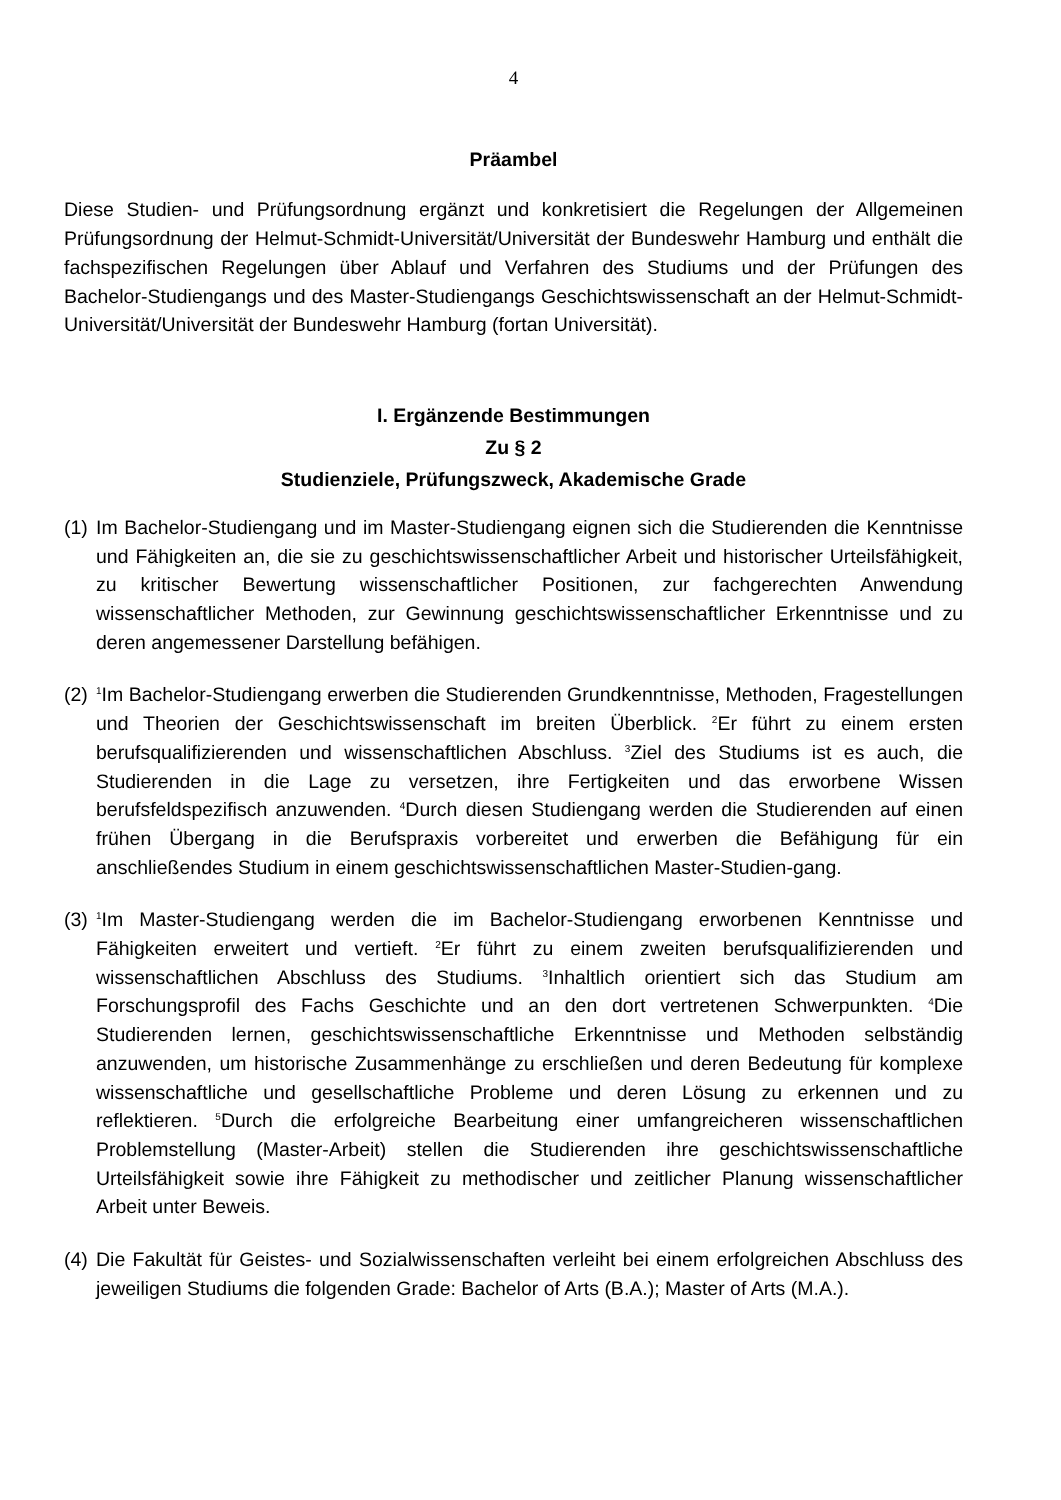4
Präambel
Diese Studien- und Prüfungsordnung ergänzt und konkretisiert die Regelungen der Allgemeinen Prüfungsordnung der Helmut-Schmidt-Universität/Universität der Bundeswehr Hamburg und enthält die fachspezifischen Regelungen über Ablauf und Verfahren des Studiums und der Prüfungen des Bachelor-Studiengangs und des Master-Studiengangs Geschichtswissenschaft an der Helmut-Schmidt-Universität/Universität der Bundeswehr Hamburg (fortan Universität).
I. Ergänzende Bestimmungen
Zu § 2
Studienziele, Prüfungszweck, Akademische Grade
(1)
Im Bachelor-Studiengang und im Master-Studiengang eignen sich die Studierenden die Kenntnisse und Fähigkeiten an, die sie zu geschichtswissenschaftlicher Arbeit und historischer Urteilsfähigkeit, zu kritischer Bewertung wissenschaftlicher Positionen, zur fachgerechten Anwendung wissenschaftlicher Methoden, zur Gewinnung geschichtswissenschaftlicher Erkenntnisse und zu deren angemessener Darstellung befähigen.
(2)
<sup>1</sup> Im Bachelor-Studiengang erwerben die Studierenden Grundkenntnisse, Methoden, Fragestellungen und Theorien der Geschichtswissenschaft im breiten Überblick. <sup>2</sup>Er führt zu einem ersten berufsqualifizierenden und wissenschaftlichen Abschluss. <sup>3</sup>Ziel des Studiums ist es auch, die Studierenden in die Lage zu versetzen, ihre Fertigkeiten und das erworbene Wissen berufsfeldspezifisch anzuwenden. <sup>4</sup>Durch diesen Studiengang werden die Studierenden auf einen frühen Übergang in die Berufspraxis vorbereitet und erwerben die Befähigung für ein anschließendes Studium in einem geschichtswissenschaftlichen Master-Studien-gang.
(3)
<sup>1</sup> Im Master-Studiengang werden die im Bachelor-Studiengang erworbenen Kenntnisse und Fähigkeiten erweitert und vertieft. <sup>2</sup>Er führt zu einem zweiten berufsqualifizierenden und wissenschaftlichen Abschluss des Studiums. <sup>3</sup>Inhaltlich orientiert sich das Studium am Forschungsprofil des Fachs Geschichte und an den dort vertretenen Schwerpunkten. <sup>4</sup>Die Studierenden lernen, geschichtswissenschaftliche Erkenntnisse und Methoden selbständig anzuwenden, um historische Zusammenhänge zu erschließen und deren Bedeutung für komplexe wissenschaftliche und gesellschaftliche Probleme und deren Lösung zu erkennen und zu reflektieren. <sup>5</sup>Durch die erfolgreiche Bearbeitung einer umfangreicheren wissenschaftlichen Problemstellung (Master-Arbeit) stellen die Studierenden ihre geschichtswissenschaftliche Urteilsfähigkeit sowie ihre Fähigkeit zu methodischer und zeitlicher Planung wissenschaftlicher Arbeit unter Beweis.
(4)
Die Fakultät für Geistes- und Sozialwissenschaften verleiht bei einem erfolgreichen Abschluss des jeweiligen Studiums die folgenden Grade: Bachelor of Arts (B.A.); Master of Arts (M.A.).